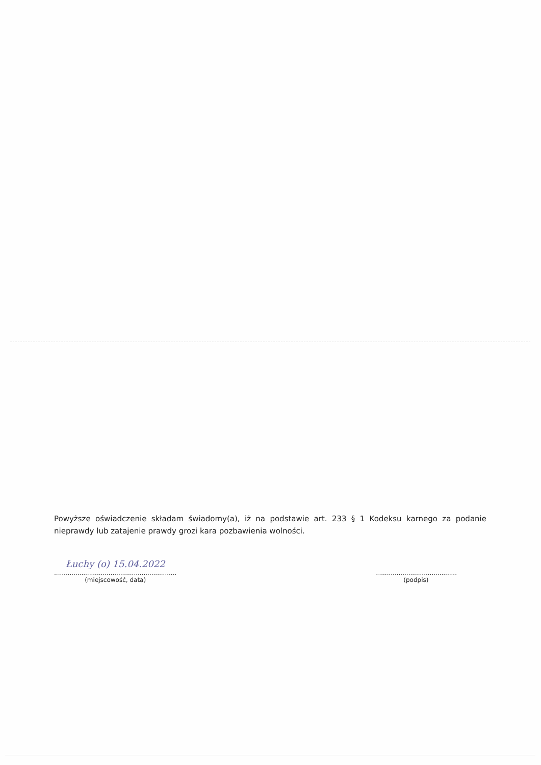Powyższe oświadczenie składam świadomy(a), iż na podstawie art. 233 § 1 Kodeksu karnego za podanie nieprawdy lub zatajenie prawdy grozi kara pozbawienia wolności.
Łuchy (o) 15.04.2022
...............................................................
(miejscowość, data)
..........................................
(podpis)